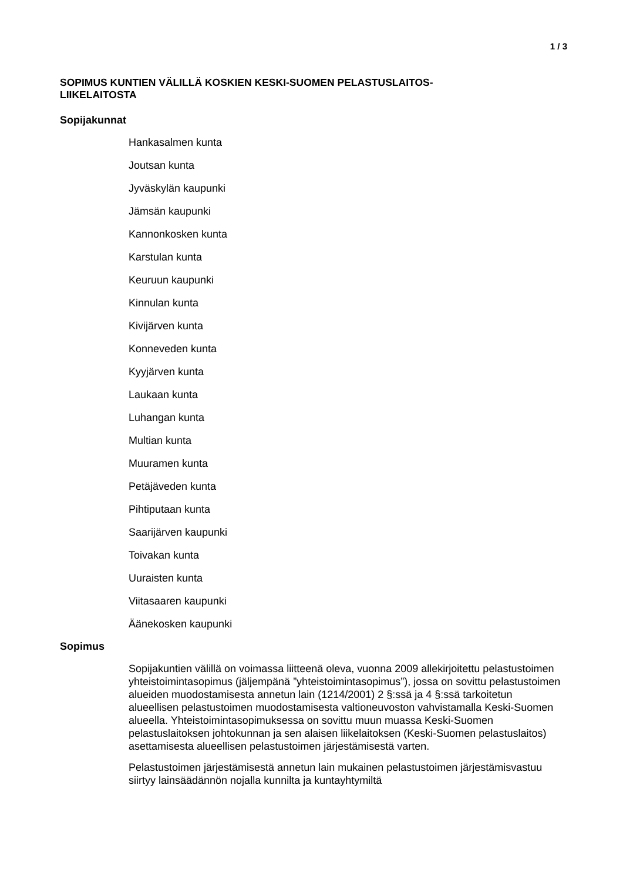1 / 3
SOPIMUS KUNTIEN VÄLILLÄ KOSKIEN KESKI-SUOMEN PELASTUSLAITOS-
LIIKELAITOSTA
Sopijakunnat
Hankasalmen kunta
Joutsan kunta
Jyväskylän kaupunki
Jämsän kaupunki
Kannonkosken kunta
Karstulan kunta
Keuruun kaupunki
Kinnulan kunta
Kivijärven kunta
Konneveden kunta
Kyyjärven kunta
Laukaan kunta
Luhangan kunta
Multian kunta
Muuramen kunta
Petäjäveden kunta
Pihtiputaan kunta
Saarijärven kaupunki
Toivakan kunta
Uuraisten kunta
Viitasaaren kaupunki
Äänekosken kaupunki
Sopimus
Sopijakuntien välillä on voimassa liitteenä oleva, vuonna 2009 allekirjoitettu pelastustoimen yhteistoimintasopimus (jäljempänä ”yhteistoimintasopimus”), jossa on sovittu pelastustoimen alueiden muodostamisesta annetun lain (1214/2001) 2 §:ssä ja 4 §:ssä tarkoitetun alueellisen pelastustoimen muodostamisesta valtioneuvoston vahvistamalla Keski-Suomen alueella. Yhteistoimintasopimuksessa on sovittu muun muassa Keski-Suomen pelastuslaitoksen johtokunnan ja sen alaisen liikelaitoksen (Keski-Suomen pelastuslaitos) asettamisesta alueellisen pelastustoimen järjestämisestä varten.
Pelastustoimen järjestämisestä annetun lain mukainen pelastustoimen järjestämisvastuu siirtyy lainsäädännön nojalla kunnilta ja kuntayhtymiltä